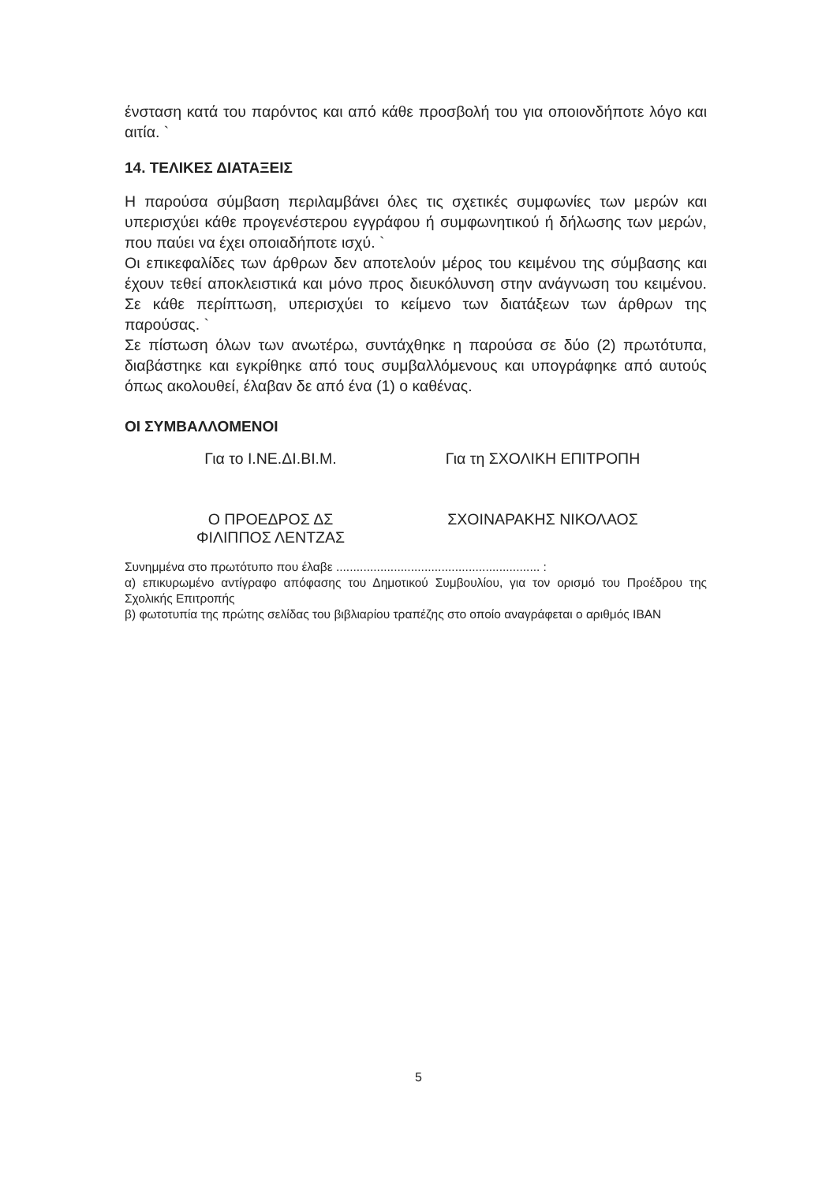ένσταση κατά του παρόντος και από κάθε προσβολή του για οποιονδήποτε λόγο και αιτία. `
14. ΤΕΛΙΚΕΣ ΔΙΑΤΑΞΕΙΣ
Η παρούσα σύμβαση περιλαμβάνει όλες τις σχετικές συμφωνίες των μερών και υπερισχύει κάθε προγενέστερου εγγράφου ή συμφωνητικού ή δήλωσης των μερών, που παύει να έχει οποιαδήποτε ισχύ. `
Οι επικεφαλίδες των άρθρων δεν αποτελούν μέρος του κειμένου της σύμβασης και έχουν τεθεί αποκλειστικά και μόνο προς διευκόλυνση στην ανάγνωση του κειμένου. Σε κάθε περίπτωση, υπερισχύει το κείμενο των διατάξεων των άρθρων της παρούσας. `
Σε πίστωση όλων των ανωτέρω, συντάχθηκε η παρούσα σε δύο (2) πρωτότυπα, διαβάστηκε και εγκρίθηκε από τους συμβαλλόμενους και υπογράφηκε από αυτούς όπως ακολουθεί, έλαβαν δε από ένα (1) ο καθένας.
ΟΙ ΣΥΜΒΑΛΛΟΜΕΝΟΙ
Για το Ι.ΝΕ.ΔΙ.ΒΙ.Μ. Για τη ΣΧΟΛΙΚΗ ΕΠΙΤΡΟΠΗ
Ο ΠΡΟΕΔΡΟΣ ΔΣ
ΦΙΛΙΠΠΟΣ ΛΕΝΤΖΑΣ
ΣΧΟΙΝΑΡΑΚΗΣ ΝΙΚΟΛΑΟΣ
Συνημμένα στο πρωτότυπο που έλαβε ............................................................ :
α) επικυρωμένο αντίγραφο απόφασης του Δημοτικού Συμβουλίου, για τον ορισμό του Προέδρου της Σχολικής Επιτροπής
β) φωτοτυπία της πρώτης σελίδας του βιβλιαρίου τραπέζης στο οποίο αναγράφεται ο αριθμός IBAN
5